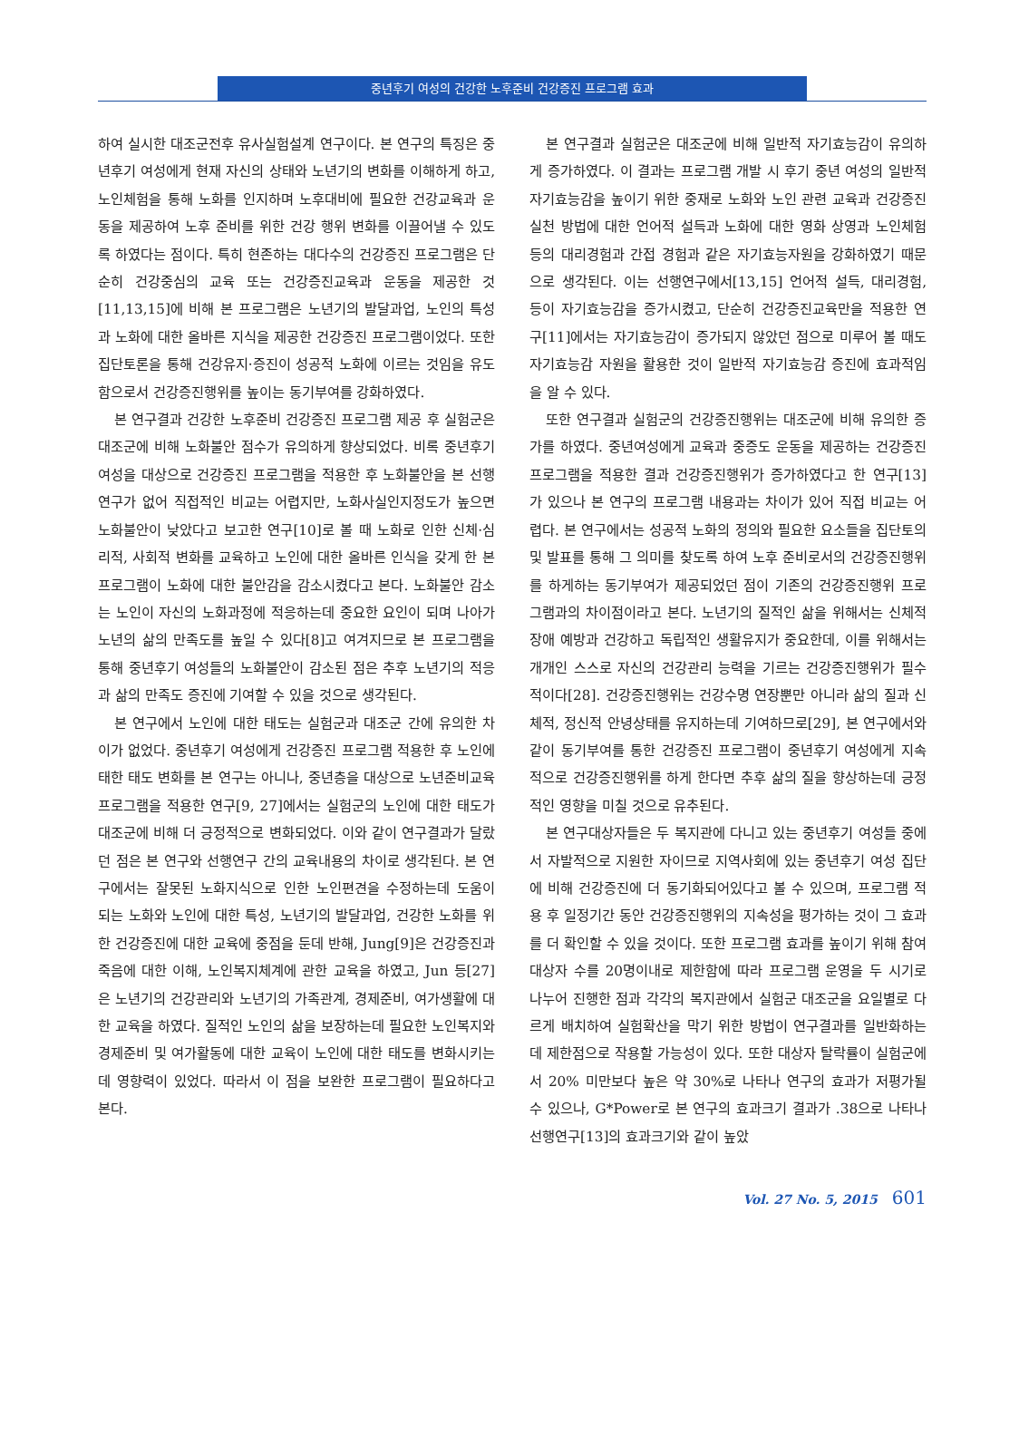중년후기 여성의 건강한 노후준비 건강증진 프로그램 효과
하여 실시한 대조군전후 유사실험설계 연구이다. 본 연구의 특징은 중년후기 여성에게 현재 자신의 상태와 노년기의 변화를 이해하게 하고, 노인체험을 통해 노화를 인지하며 노후대비에 필요한 건강교육과 운동을 제공하여 노후 준비를 위한 건강 행위 변화를 이끌어낼 수 있도록 하였다는 점이다. 특히 현존하는 대다수의 건강증진 프로그램은 단순히 건강중심의 교육 또는 건강증진교육과 운동을 제공한 것[11,13,15]에 비해 본 프로그램은 노년기의 발달과업, 노인의 특성과 노화에 대한 올바른 지식을 제공한 건강증진 프로그램이었다. 또한 집단토론을 통해 건강유지·증진이 성공적 노화에 이르는 것임을 유도함으로서 건강증진행위를 높이는 동기부여를 강화하였다.
본 연구결과 건강한 노후준비 건강증진 프로그램 제공 후 실험군은 대조군에 비해 노화불안 점수가 유의하게 향상되었다. 비록 중년후기 여성을 대상으로 건강증진 프로그램을 적용한 후 노화불안을 본 선행연구가 없어 직접적인 비교는 어렵지만, 노화사실인지정도가 높으면 노화불안이 낮았다고 보고한 연구[10]로 볼 때 노화로 인한 신체·심리적, 사회적 변화를 교육하고 노인에 대한 올바른 인식을 갖게 한 본 프로그램이 노화에 대한 불안감을 감소시켰다고 본다. 노화불안 감소는 노인이 자신의 노화과정에 적응하는데 중요한 요인이 되며 나아가 노년의 삶의 만족도를 높일 수 있다[8]고 여겨지므로 본 프로그램을 통해 중년후기 여성들의 노화불안이 감소된 점은 추후 노년기의 적응과 삶의 만족도 증진에 기여할 수 있을 것으로 생각된다.
본 연구에서 노인에 대한 태도는 실험군과 대조군 간에 유의한 차이가 없었다. 중년후기 여성에게 건강증진 프로그램 적용한 후 노인에 태한 태도 변화를 본 연구는 아니나, 중년층을 대상으로 노년준비교육 프로그램을 적용한 연구[9, 27]에서는 실험군의 노인에 대한 태도가 대조군에 비해 더 긍정적으로 변화되었다. 이와 같이 연구결과가 달랐던 점은 본 연구와 선행연구 간의 교육내용의 차이로 생각된다. 본 연구에서는 잘못된 노화지식으로 인한 노인편견을 수정하는데 도움이 되는 노화와 노인에 대한 특성, 노년기의 발달과업, 건강한 노화를 위한 건강증진에 대한 교육에 중점을 둔데 반해, Jung[9]은 건강증진과 죽음에 대한 이해, 노인복지체계에 관한 교육을 하였고, Jun 등[27]은 노년기의 건강관리와 노년기의 가족관계, 경제준비, 여가생활에 대한 교육을 하였다. 질적인 노인의 삶을 보장하는데 필요한 노인복지와 경제준비 및 여가활동에 대한 교육이 노인에 대한 태도를 변화시키는데 영향력이 있었다. 따라서 이 점을 보완한 프로그램이 필요하다고 본다.
본 연구결과 실험군은 대조군에 비해 일반적 자기효능감이 유의하게 증가하였다. 이 결과는 프로그램 개발 시 후기 중년 여성의 일반적 자기효능감을 높이기 위한 중재로 노화와 노인 관련 교육과 건강증진 실천 방법에 대한 언어적 설득과 노화에 대한 영화 상영과 노인체험 등의 대리경험과 간접 경험과 같은 자기효능자원을 강화하였기 때문으로 생각된다. 이는 선행연구에서[13,15] 언어적 설득, 대리경험, 등이 자기효능감을 증가시켰고, 단순히 건강증진교육만을 적용한 연구[11]에서는 자기효능감이 증가되지 않았던 점으로 미루어 볼 때도 자기효능감 자원을 활용한 것이 일반적 자기효능감 증진에 효과적임을 알 수 있다.
또한 연구결과 실험군의 건강증진행위는 대조군에 비해 유의한 증가를 하였다. 중년여성에게 교육과 중증도 운동을 제공하는 건강증진 프로그램을 적용한 결과 건강증진행위가 증가하였다고 한 연구[13]가 있으나 본 연구의 프로그램 내용과는 차이가 있어 직접 비교는 어렵다. 본 연구에서는 성공적 노화의 정의와 필요한 요소들을 집단토의 및 발표를 통해 그 의미를 찾도록 하여 노후 준비로서의 건강증진행위를 하게하는 동기부여가 제공되었던 점이 기존의 건강증진행위 프로그램과의 차이점이라고 본다. 노년기의 질적인 삶을 위해서는 신체적 장애 예방과 건강하고 독립적인 생활유지가 중요한데, 이를 위해서는 개개인 스스로 자신의 건강관리 능력을 기르는 건강증진행위가 필수적이다[28]. 건강증진행위는 건강수명 연장뿐만 아니라 삶의 질과 신체적, 정신적 안녕상태를 유지하는데 기여하므로[29], 본 연구에서와 같이 동기부여를 통한 건강증진 프로그램이 중년후기 여성에게 지속적으로 건강증진행위를 하게 한다면 추후 삶의 질을 향상하는데 긍정적인 영향을 미칠 것으로 유추된다.
본 연구대상자들은 두 복지관에 다니고 있는 중년후기 여성들 중에서 자발적으로 지원한 자이므로 지역사회에 있는 중년후기 여성 집단에 비해 건강증진에 더 동기화되어있다고 볼 수 있으며, 프로그램 적용 후 일정기간 동안 건강증진행위의 지속성을 평가하는 것이 그 효과를 더 확인할 수 있을 것이다. 또한 프로그램 효과를 높이기 위해 참여 대상자 수를 20명이내로 제한함에 따라 프로그램 운영을 두 시기로 나누어 진행한 점과 각각의 복지관에서 실험군 대조군을 요일별로 다르게 배치하여 실험확산을 막기 위한 방법이 연구결과를 일반화하는데 제한점으로 작용할 가능성이 있다. 또한 대상자 탈락률이 실험군에서 20% 미만보다 높은 약 30%로 나타나 연구의 효과가 저평가될 수 있으나, G*Power로 본 연구의 효과크기 결과가 .38으로 나타나 선행연구[13]의 효과크기와 같이 높았
Vol. 27 No. 5, 2015 601